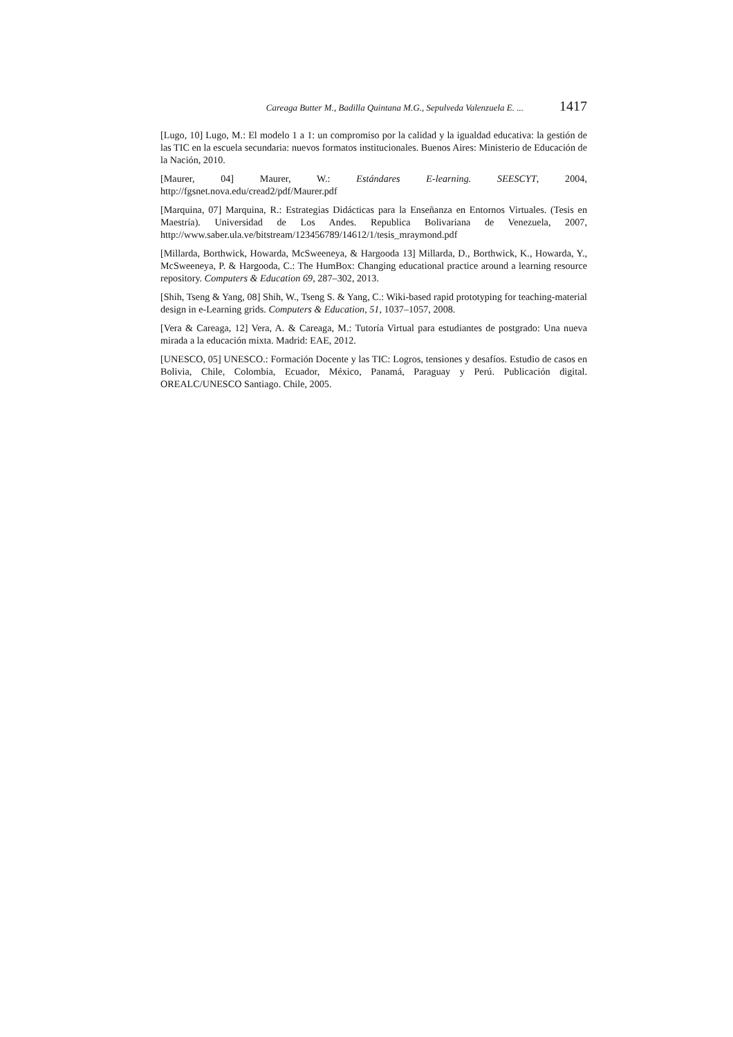Careaga Butter M., Badilla Quintana M.G., Sepulveda Valenzuela E. ... 1417
[Lugo, 10] Lugo, M.: El modelo 1 a 1: un compromiso por la calidad y la igualdad educativa: la gestión de las TIC en la escuela secundaria: nuevos formatos institucionales. Buenos Aires: Ministerio de Educación de la Nación, 2010.
[Maurer, 04] Maurer, W.: Estándares E-learning. SEESCYT, 2004, http://fgsnet.nova.edu/cread2/pdf/Maurer.pdf
[Marquina, 07] Marquina, R.: Estrategias Didácticas para la Enseñanza en Entornos Virtuales. (Tesis en Maestría). Universidad de Los Andes. Republica Bolivariana de Venezuela, 2007, http://www.saber.ula.ve/bitstream/123456789/14612/1/tesis_mraymond.pdf
[Millarda, Borthwick, Howarda, McSweeneya, & Hargooda 13] Millarda, D., Borthwick, K., Howarda, Y., McSweeneya, P. & Hargooda, C.: The HumBox: Changing educational practice around a learning resource repository. Computers & Education 69, 287–302, 2013.
[Shih, Tseng & Yang, 08] Shih, W., Tseng S. & Yang, C.: Wiki-based rapid prototyping for teaching-material design in e-Learning grids. Computers & Education, 51, 1037–1057, 2008.
[Vera & Careaga, 12] Vera, A. & Careaga, M.: Tutoría Virtual para estudiantes de postgrado: Una nueva mirada a la educación mixta. Madrid: EAE, 2012.
[UNESCO, 05] UNESCO.: Formación Docente y las TIC: Logros, tensiones y desafíos. Estudio de casos en Bolivia, Chile, Colombia, Ecuador, México, Panamá, Paraguay y Perú. Publicación digital. OREALC/UNESCO Santiago. Chile, 2005.